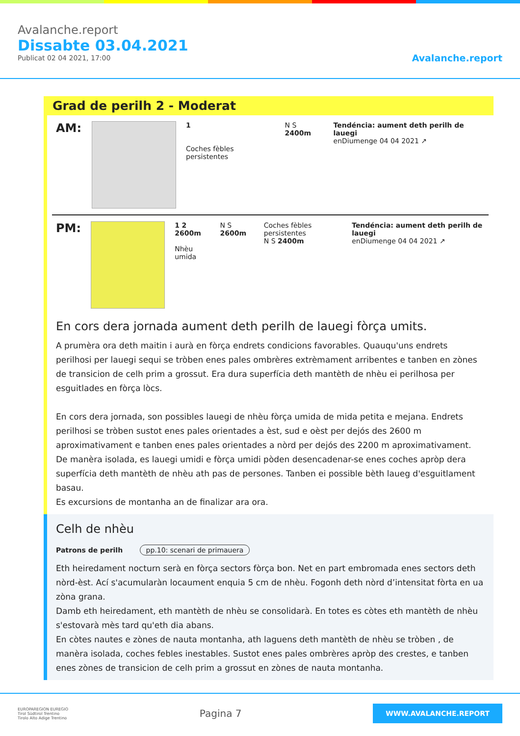Avalanche.report
Dissabte 03.04.2021
Publicat 02 04 2021, 17:00
Avalanche.report
Grad de perilh 2 - Moderat
AM:
1
Coches fèbles persistentes
N S 2400m Tendéncia: aument deth perilh de lauegi
enDiumenge 04 04 2021 ↗
PM:
1 2 2600m
Nhèu umida
N S 2600m Coches fèbles persistentes
N S 2400m
Tendéncia: aument deth perilh de lauegi
enDiumenge 04 04 2021 ↗
En cors dera jornada aument deth perilh de lauegi fòrça umits.
A prumèra ora deth maitin i aurà en fòrça endrets condicions favorables. Quauqu'uns endrets perilhosi per lauegi sequi se tròben enes pales ombrères extrèmament arribentes e tanben en zònes de transicion de celh prim a grossut. Era dura superfícia deth mantèth de nhèu ei perilhosa per esguitlades en fòrça lòcs.
En cors dera jornada, son possibles lauegi de nhèu fòrça umida de mida petita e mejana. Endrets perilhosi se tròben sustot enes pales orientades a èst, sud e oèst per dejós des 2600 m aproximativament e tanben enes pales orientades a nòrd per dejós des 2200 m aproximativament. De manèra isolada, es lauegi umidi e fòrça umidi pòden desencadenar-se enes coches apròp dera superfícia deth mantèth de nhèu ath pas de persones. Tanben ei possible bèth laueg d'esguitlament basau.
Es excursions de montanha an de finalizar ara ora.
Celh de nhèu
Patrons de perilh pp.10: scenari de primauera
Eth heiredament nocturn serà en fòrça sectors fòrça bon. Net en part embromada enes sectors deth nòrd-èst. Ací s'acumularàn locaument enquia 5 cm de nhèu. Fogonh deth nòrd d’intensitat fòrta en ua zòna grana.
Damb eth heiredament, eth mantèth de nhèu se consolidarà. En totes es còtes eth mantèth de nhèu s'estovarà mès tard qu'eth dia abans.
En còtes nautes e zònes de nauta montanha, ath laguens deth mantèth de nhèu se tròben , de manèra isolada, coches febles inestables. Sustot enes pales ombrères apròp des crestes, e tanben enes zònes de transicion de celh prim a grossut en zònes de nauta montanha.
EUROPAREGION EUREGIO
Tirol Südtirol Trentino
Tirolo Alto Adige Trentino
Pagina 7
WWW.AVALANCHE.REPORT